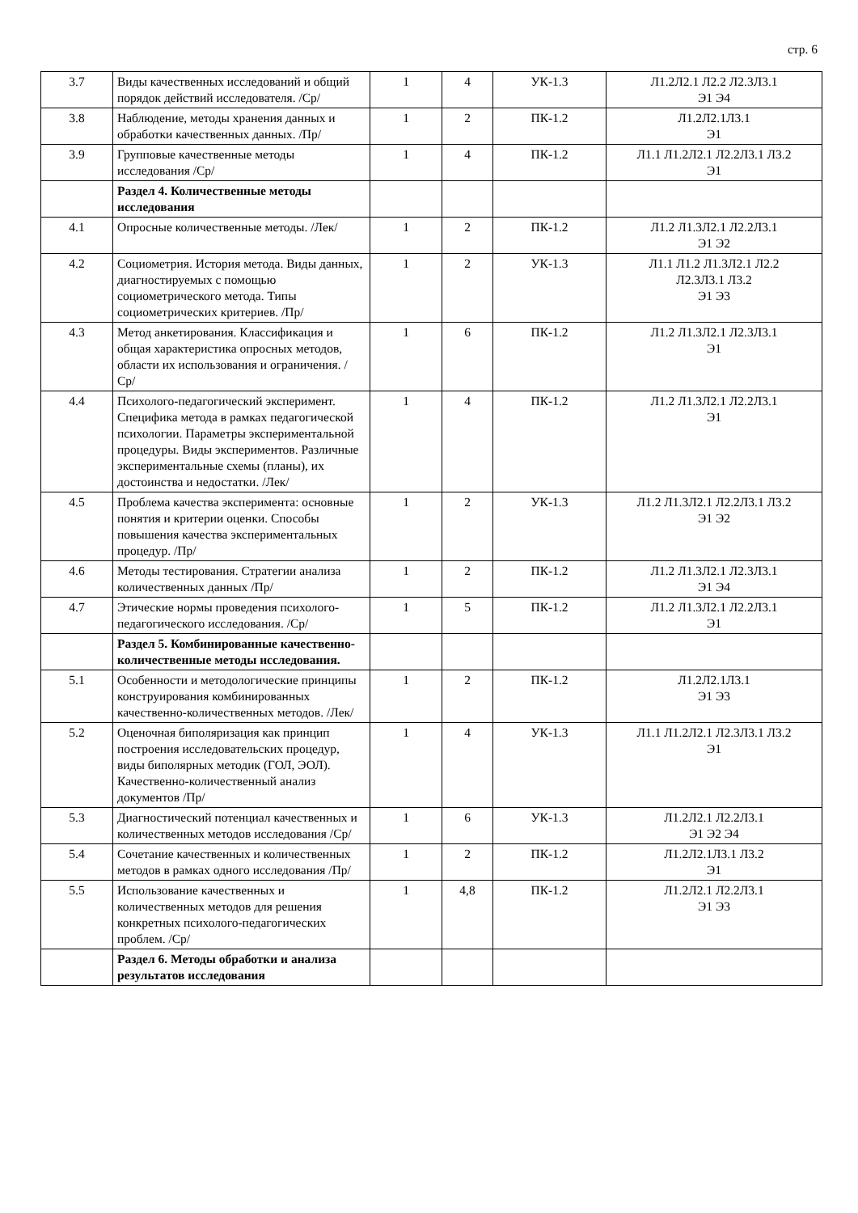стр. 6
| 3.7 | Виды качественных исследований и общий порядок действий исследователя. /Ср/ | 1 | 4 | УК-1.3 | Л1.2Л2.1 Л2.2 Л2.3Л3.1 Э1 Э4 |
| 3.8 | Наблюдение, методы хранения данных и обработки качественных данных. /Пр/ | 1 | 2 | ПК-1.2 | Л1.2Л2.1Л3.1 Э1 |
| 3.9 | Групповые качественные методы исследования /Ср/ | 1 | 4 | ПК-1.2 | Л1.1 Л1.2Л2.1 Л2.2Л3.1 Л3.2 Э1 |
| | Раздел 4. Количественные методы исследования | | | | |
| 4.1 | Опросные количественные методы. /Лек/ | 1 | 2 | ПК-1.2 | Л1.2 Л1.3Л2.1 Л2.2Л3.1 Э1 Э2 |
| 4.2 | Социометрия. История метода. Виды данных, диагностируемых с помощью социометрического метода. Типы социометрических критериев. /Пр/ | 1 | 2 | УК-1.3 | Л1.1 Л1.2 Л1.3Л2.1 Л2.2 Л2.3Л3.1 Л3.2 Э1 Э3 |
| 4.3 | Метод анкетирования. Классификация и общая характеристика опросных методов, области их использования и ограничения. /Ср/ | 1 | 6 | ПК-1.2 | Л1.2 Л1.3Л2.1 Л2.3Л3.1 Э1 |
| 4.4 | Психолого-педагогический эксперимент. Специфика метода в рамках педагогической психологии. Параметры экспериментальной процедуры. Виды экспериментов. Различные экспериментальные схемы (планы), их достоинства и недостатки. /Лек/ | 1 | 4 | ПК-1.2 | Л1.2 Л1.3Л2.1 Л2.2Л3.1 Э1 |
| 4.5 | Проблема качества эксперимента: основные понятия и критерии оценки. Способы повышения качества экспериментальных процедур. /Пр/ | 1 | 2 | УК-1.3 | Л1.2 Л1.3Л2.1 Л2.2Л3.1 Л3.2 Э1 Э2 |
| 4.6 | Методы тестирования. Стратегии анализа количественных данных /Пр/ | 1 | 2 | ПК-1.2 | Л1.2 Л1.3Л2.1 Л2.3Л3.1 Э1 Э4 |
| 4.7 | Этические нормы проведения психолого-педагогического исследования. /Ср/ | 1 | 5 | ПК-1.2 | Л1.2 Л1.3Л2.1 Л2.2Л3.1 Э1 |
| | Раздел 5. Комбинированные качественно-количественные методы исследования. | | | | |
| 5.1 | Особенности и методологические принципы конструирования комбинированных качественно-количественных методов. /Лек/ | 1 | 2 | ПК-1.2 | Л1.2Л2.1Л3.1 Э1 Э3 |
| 5.2 | Оценочная биполяризация как принцип построения исследовательских процедур, виды биполярных методик (ГОЛ, ЭОЛ). Качественно-количественный анализ документов /Пр/ | 1 | 4 | УК-1.3 | Л1.1 Л1.2Л2.1 Л2.3Л3.1 Л3.2 Э1 |
| 5.3 | Диагностический потенциал качественных и количественных методов исследования /Ср/ | 1 | 6 | УК-1.3 | Л1.2Л2.1 Л2.2Л3.1 Э1 Э2 Э4 |
| 5.4 | Сочетание качественных и количественных методов в рамках одного исследования /Пр/ | 1 | 2 | ПК-1.2 | Л1.2Л2.1Л3.1 Л3.2 Э1 |
| 5.5 | Использование качественных и количественных методов для решения конкретных психолого-педагогических проблем. /Ср/ | 1 | 4,8 | ПК-1.2 | Л1.2Л2.1 Л2.2Л3.1 Э1 Э3 |
| | Раздел 6. Методы обработки и анализа результатов исследования | | | | |